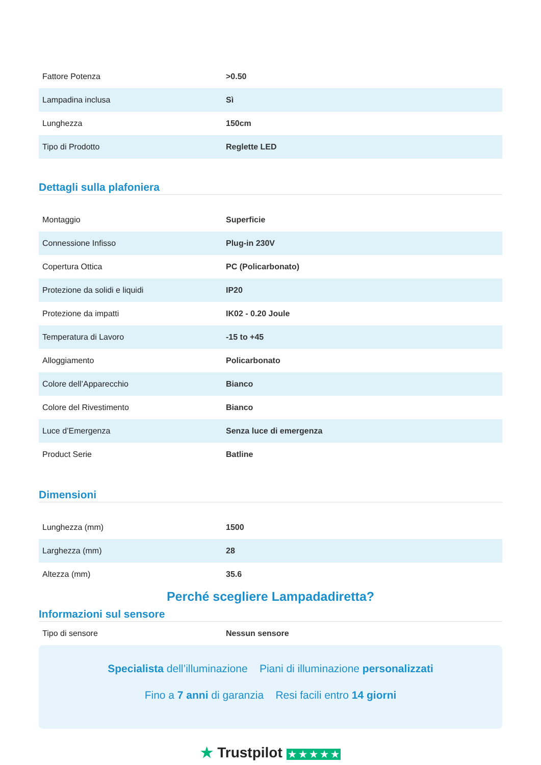| Fattore Potenza | >0.50 |
| Lampadina inclusa | Sì |
| Lunghezza | 150cm |
| Tipo di Prodotto | Reglette LED |
Dettagli sulla plafoniera
| Montaggio | Superficie |
| Connessione Infisso | Plug-in 230V |
| Copertura Ottica | PC (Policarbonato) |
| Protezione da solidi e liquidi | IP20 |
| Protezione da impatti | IK02 - 0.20 Joule |
| Temperatura di Lavoro | -15 to +45 |
| Alloggiamento | Policarbonato |
| Colore dell’Apparecchio | Bianco |
| Colore del Rivestimento | Bianco |
| Luce d’Emergenza | Senza luce di emergenza |
| Product Serie | Batline |
Dimensioni
| Lunghezza (mm) | 1500 |
| Larghezza (mm) | 28 |
| Altezza (mm) | 35.6 |
Perché scegliere Lampadadiretta?
Informazioni sul sensore
| Tipo di sensore | Nessun sensore |
Specialista dell’illuminazione Piani di illuminazione personalizzati
Fino a 7 anni di garanzia Resi facili entro 14 giorni
★ Trustpilot ★ ★ ★ ★ ★